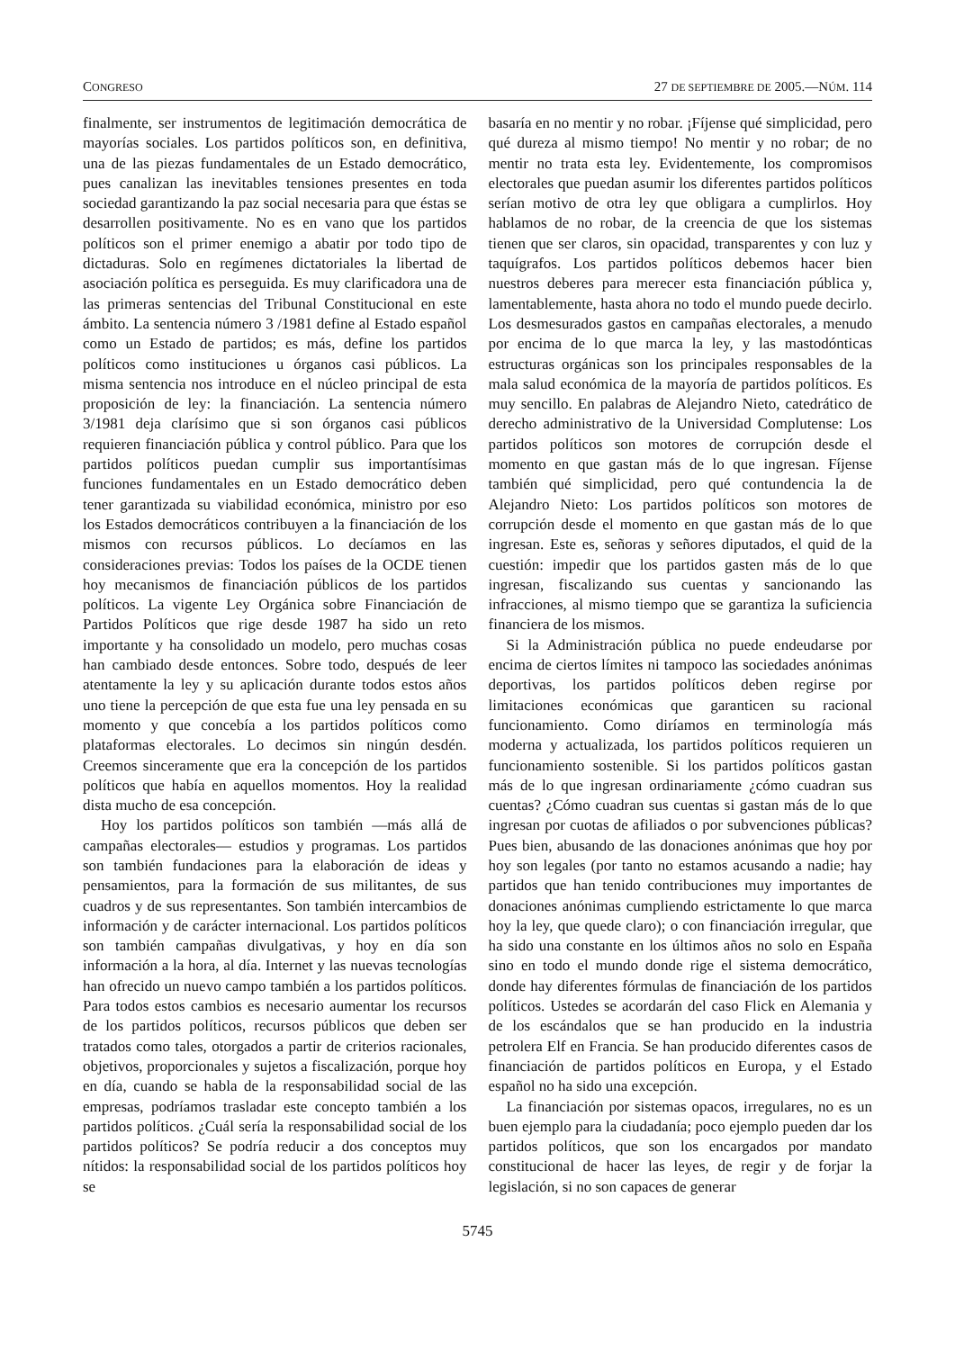CONGRESO 27 DE SEPTIEMBRE DE 2005.—NÚM. 114
finalmente, ser instrumentos de legitimación democrática de mayorías sociales. Los partidos políticos son, en definitiva, una de las piezas fundamentales de un Estado democrático, pues canalizan las inevitables tensiones presentes en toda sociedad garantizando la paz social necesaria para que éstas se desarrollen positivamente. No es en vano que los partidos políticos son el primer enemigo a abatir por todo tipo de dictaduras. Solo en regímenes dictatoriales la libertad de asociación política es perseguida. Es muy clarificadora una de las primeras sentencias del Tribunal Constitucional en este ámbito. La sentencia número 3 /1981 define al Estado español como un Estado de partidos; es más, define los partidos políticos como instituciones u órganos casi públicos. La misma sentencia nos introduce en el núcleo principal de esta proposición de ley: la financiación. La sentencia número 3/1981 deja clarísimo que si son órganos casi públicos requieren financiación pública y control público. Para que los partidos políticos puedan cumplir sus importantísimas funciones fundamentales en un Estado democrático deben tener garantizada su viabilidad económica, ministro por eso los Estados democráticos contribuyen a la financiación de los mismos con recursos públicos. Lo decíamos en las consideraciones previas: Todos los países de la OCDE tienen hoy mecanismos de financiación públicos de los partidos políticos. La vigente Ley Orgánica sobre Financiación de Partidos Políticos que rige desde 1987 ha sido un reto importante y ha consolidado un modelo, pero muchas cosas han cambiado desde entonces. Sobre todo, después de leer atentamente la ley y su aplicación durante todos estos años uno tiene la percepción de que esta fue una ley pensada en su momento y que concebía a los partidos políticos como plataformas electorales. Lo decimos sin ningún desdén. Creemos sinceramente que era la concepción de los partidos políticos que había en aquellos momentos. Hoy la realidad dista mucho de esa concepción.
Hoy los partidos políticos son también —más allá de campañas electorales— estudios y programas. Los partidos son también fundaciones para la elaboración de ideas y pensamientos, para la formación de sus militantes, de sus cuadros y de sus representantes. Son también intercambios de información y de carácter internacional. Los partidos políticos son también campañas divulgativas, y hoy en día son información a la hora, al día. Internet y las nuevas tecnologías han ofrecido un nuevo campo también a los partidos políticos. Para todos estos cambios es necesario aumentar los recursos de los partidos políticos, recursos públicos que deben ser tratados como tales, otorgados a partir de criterios racionales, objetivos, proporcionales y sujetos a fiscalización, porque hoy en día, cuando se habla de la responsabilidad social de las empresas, podríamos trasladar este concepto también a los partidos políticos. ¿Cuál sería la responsabilidad social de los partidos políticos? Se podría reducir a dos conceptos muy nítidos: la responsabilidad social de los partidos políticos hoy se
basaría en no mentir y no robar. ¡Fíjense qué simplicidad, pero qué dureza al mismo tiempo! No mentir y no robar; de no mentir no trata esta ley. Evidentemente, los compromisos electorales que puedan asumir los diferentes partidos políticos serían motivo de otra ley que obligara a cumplirlos. Hoy hablamos de no robar, de la creencia de que los sistemas tienen que ser claros, sin opacidad, transparentes y con luz y taquígrafos. Los partidos políticos debemos hacer bien nuestros deberes para merecer esta financiación pública y, lamentablemente, hasta ahora no todo el mundo puede decirlo. Los desmesurados gastos en campañas electorales, a menudo por encima de lo que marca la ley, y las mastodónticas estructuras orgánicas son los principales responsables de la mala salud económica de la mayoría de partidos políticos. Es muy sencillo. En palabras de Alejandro Nieto, catedrático de derecho administrativo de la Universidad Complutense: Los partidos políticos son motores de corrupción desde el momento en que gastan más de lo que ingresan. Fíjense también qué simplicidad, pero qué contundencia la de Alejandro Nieto: Los partidos políticos son motores de corrupción desde el momento en que gastan más de lo que ingresan. Este es, señoras y señores diputados, el quid de la cuestión: impedir que los partidos gasten más de lo que ingresan, fiscalizando sus cuentas y sancionando las infracciones, al mismo tiempo que se garantiza la suficiencia financiera de los mismos.
Si la Administración pública no puede endeudarse por encima de ciertos límites ni tampoco las sociedades anónimas deportivas, los partidos políticos deben regirse por limitaciones económicas que garanticen su racional funcionamiento. Como diríamos en terminología más moderna y actualizada, los partidos políticos requieren un funcionamiento sostenible. Si los partidos políticos gastan más de lo que ingresan ordinariamente ¿cómo cuadran sus cuentas? ¿Cómo cuadran sus cuentas si gastan más de lo que ingresan por cuotas de afiliados o por subvenciones públicas? Pues bien, abusando de las donaciones anónimas que hoy por hoy son legales (por tanto no estamos acusando a nadie; hay partidos que han tenido contribuciones muy importantes de donaciones anónimas cumpliendo estrictamente lo que marca hoy la ley, que quede claro); o con financiación irregular, que ha sido una constante en los últimos años no solo en España sino en todo el mundo donde rige el sistema democrático, donde hay diferentes fórmulas de financiación de los partidos políticos. Ustedes se acordarán del caso Flick en Alemania y de los escándalos que se han producido en la industria petrolera Elf en Francia. Se han producido diferentes casos de financiación de partidos políticos en Europa, y el Estado español no ha sido una excepción.
La financiación por sistemas opacos, irregulares, no es un buen ejemplo para la ciudadanía; poco ejemplo pueden dar los partidos políticos, que son los encargados por mandato constitucional de hacer las leyes, de regir y de forjar la legislación, si no son capaces de generar
5745